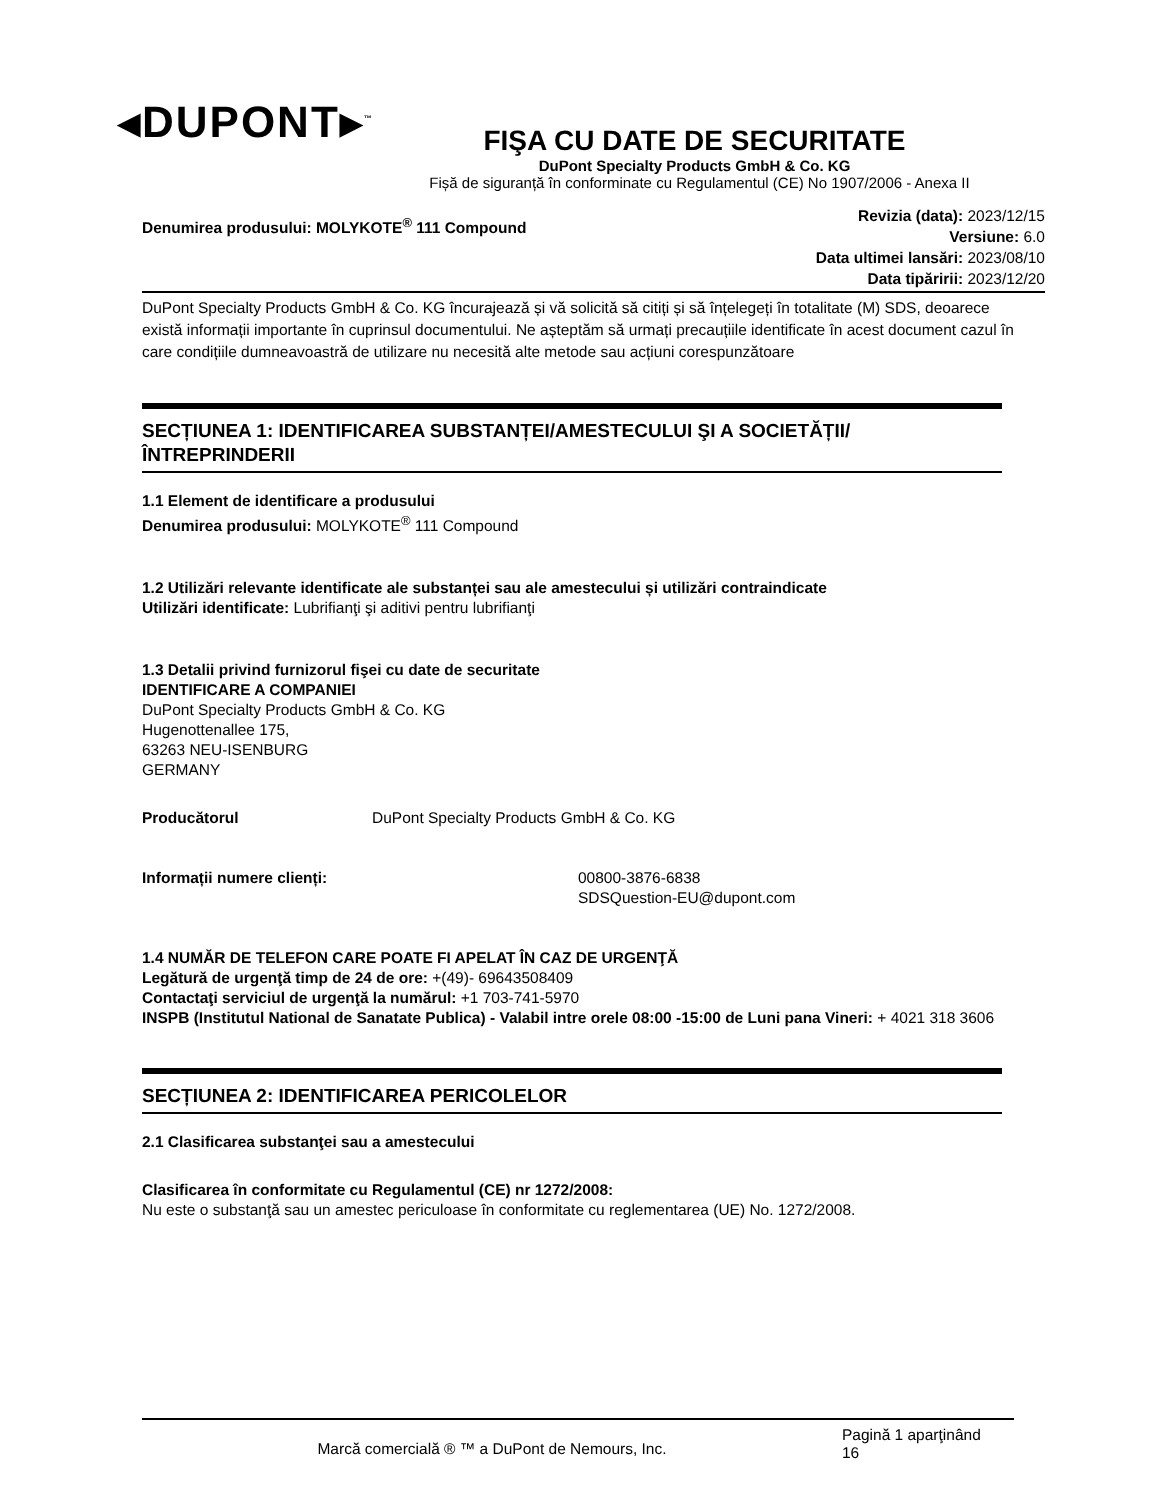◂DUPONT▸<sup>™</sup>
FIŞA CU DATE DE SECURITATE
DuPont Specialty Products GmbH & Co. KG
Fișă de siguranță în conforminate cu Regulamentul (CE) No 1907/2006 - Anexa II
Denumirea produsului: MOLYKOTE<sup>®</sup> 111 Compound
Revizia (data): 2023/12/15
Versiune: 6.0
Data ultimei lansări: 2023/08/10
Data tipăririi: 2023/12/20
DuPont Specialty Products GmbH & Co. KG încurajează și vă solicită să citiți și să înțelegeți în totalitate (M) SDS, deoarece există informații importante în cuprinsul documentului. Ne așteptăm să urmați precauțiile identificate în acest document cazul în care condițiile dumneavoastră de utilizare nu necesită alte metode sau acțiuni corespunzătoare
SECȚIUNEA 1: IDENTIFICAREA SUBSTANȚEI/AMESTECULUI ŞI A SOCIETĂȚII/ÎNTREPRINDERII
1.1 Element de identificare a produsului
Denumirea produsului: MOLYKOTE<sup>®</sup> 111 Compound
1.2 Utilizări relevante identificate ale substanței sau ale amestecului și utilizări contraindicate
Utilizări identificate: Lubrifianţi şi aditivi pentru lubrifianţi
1.3 Detalii privind furnizorul fişei cu date de securitate
IDENTIFICARE A COMPANIEI
DuPont Specialty Products GmbH & Co. KG
Hugenottenallee 175,
63263 NEU-ISENBURG
GERMANY
Producătorul DuPont Specialty Products GmbH & Co. KG
Informații numere clienți: 00800-3876-6838
SDSQuestion-EU@dupont.com
1.4 NUMĂR DE TELEFON CARE POATE FI APELAT ÎN CAZ DE URGENŢĂ
Legătură de urgenţă timp de 24 de ore: +(49)- 69643508409
Contactaţi serviciul de urgenţă la numărul: +1 703-741-5970
INSPB (Institutul National de Sanatate Publica) - Valabil intre orele 08:00 -15:00 de Luni pana Vineri: + 4021 318 3606
SECȚIUNEA 2: IDENTIFICAREA PERICOLELOR
2.1 Clasificarea substanţei sau a amestecului
Clasificarea în conformitate cu Regulamentul (CE) nr 1272/2008:
Nu este o substanţă sau un amestec periculoase în conformitate cu reglementarea (UE) No. 1272/2008.
Marcă comercială ® ™ a DuPont de Nemours, Inc.
Pagină 1 aparţinând
16